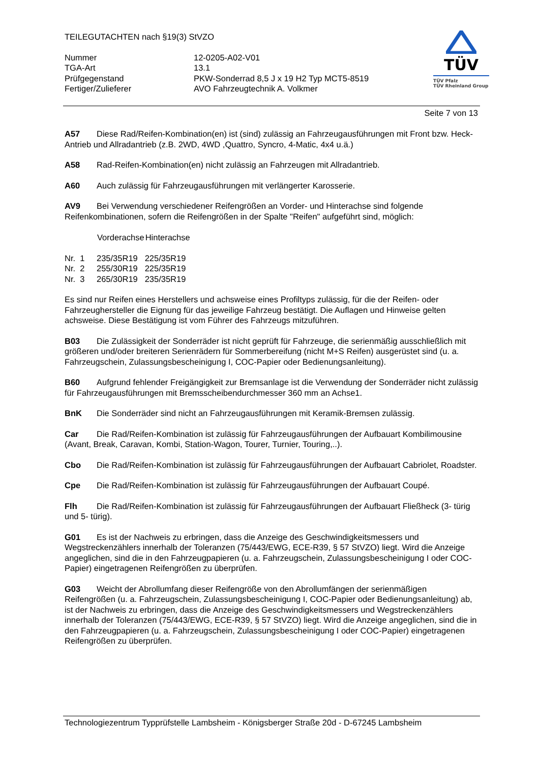TEILEGUTACHTEN nach §19(3) StVZO
| Nummer | 12-0205-A02-V01 |
| TGA-Art | 13.1 |
| Prüfgegenstand | PKW-Sonderrad 8,5 J x 19 H2 Typ MCT5-8519 |
| Fertiger/Zulieferer | AVO Fahrzeugtechnik A. Volkmer |
TÜV
TÜV Pfalz
TÜV Rheinland Group
Seite 7 von 13
A57 Diese Rad/Reifen-Kombination(en) ist (sind) zulässig an Fahrzeugausführungen mit Front bzw. Heck-Antrieb und Allradantrieb (z.B. 2WD, 4WD ,Quattro, Syncro, 4-Matic, 4x4 u.ä.)
A58 Rad-Reifen-Kombination(en) nicht zulässig an Fahrzeugen mit Allradantrieb.
A60 Auch zulässig für Fahrzeugausführungen mit verlängerter Karosserie.
AV9 Bei Verwendung verschiedener Reifengrößen an Vorder- und Hinterachse sind folgende Reifenkombinationen, sofern die Reifengrößen in der Spalte "Reifen" aufgeführt sind, möglich:
| | Vorderachse | Hinterachse |
| --- | --- | --- |
| Nr. 1 | 235/35R19 | 225/35R19 |
| Nr. 2 | 255/30R19 | 225/35R19 |
| Nr. 3 | 265/30R19 | 235/35R19 |
Es sind nur Reifen eines Herstellers und achsweise eines Profiltyps zulässig, für die der Reifen- oder Fahrzeughersteller die Eignung für das jeweilige Fahrzeug bestätigt. Die Auflagen und Hinweise gelten achsweise. Diese Bestätigung ist vom Führer des Fahrzeugs mitzuführen.
B03 Die Zulässigkeit der Sonderräder ist nicht geprüft für Fahrzeuge, die serienmäßig ausschließlich mit größeren und/oder breiteren Serienrädern für Sommerbereifung (nicht M+S Reifen) ausgerüstet sind (u. a. Fahrzeugschein, Zulassungsbescheinigung I, COC-Papier oder Bedienungsanleitung).
B60 Aufgrund fehlender Freigängigkeit zur Bremsanlage ist die Verwendung der Sonderräder nicht zulässig für Fahrzeugausführungen mit Bremsscheibendurchmesser 360 mm an Achse1.
BnK Die Sonderräder sind nicht an Fahrzeugausführungen mit Keramik-Bremsen zulässig.
Car Die Rad/Reifen-Kombination ist zulässig für Fahrzeugausführungen der Aufbauart Kombilimousine (Avant, Break, Caravan, Kombi, Station-Wagon, Tourer, Turnier, Touring,..).
Cbo Die Rad/Reifen-Kombination ist zulässig für Fahrzeugausführungen der Aufbauart Cabriolet, Roadster.
Cpe Die Rad/Reifen-Kombination ist zulässig für Fahrzeugausführungen der Aufbauart Coupé.
Flh Die Rad/Reifen-Kombination ist zulässig für Fahrzeugausführungen der Aufbauart Fließheck (3- türig und 5- türig).
G01 Es ist der Nachweis zu erbringen, dass die Anzeige des Geschwindigkeitsmessers und Wegstreckenzählers innerhalb der Toleranzen (75/443/EWG, ECE-R39, § 57 StVZO) liegt. Wird die Anzeige angeglichen, sind die in den Fahrzeugpapieren (u. a. Fahrzeugschein, Zulassungsbescheinigung I oder COC-Papier) eingetragenen Reifengrößen zu überprüfen.
G03 Weicht der Abrollumfang dieser Reifengröße von den Abrollumfängen der serienmäßigen Reifengrößen (u. a. Fahrzeugschein, Zulassungsbescheinigung I, COC-Papier oder Bedienungsanleitung) ab, ist der Nachweis zu erbringen, dass die Anzeige des Geschwindigkeitsmessers und Wegstreckenzählers innerhalb der Toleranzen (75/443/EWG, ECE-R39, § 57 StVZO) liegt. Wird die Anzeige angeglichen, sind die in den Fahrzeugpapieren (u. a. Fahrzeugschein, Zulassungsbescheinigung I oder COC-Papier) eingetragenen Reifengrößen zu überprüfen.
Technologiezentrum Typprüfstelle Lambsheim - Königsberger Straße 20d - D-67245 Lambsheim